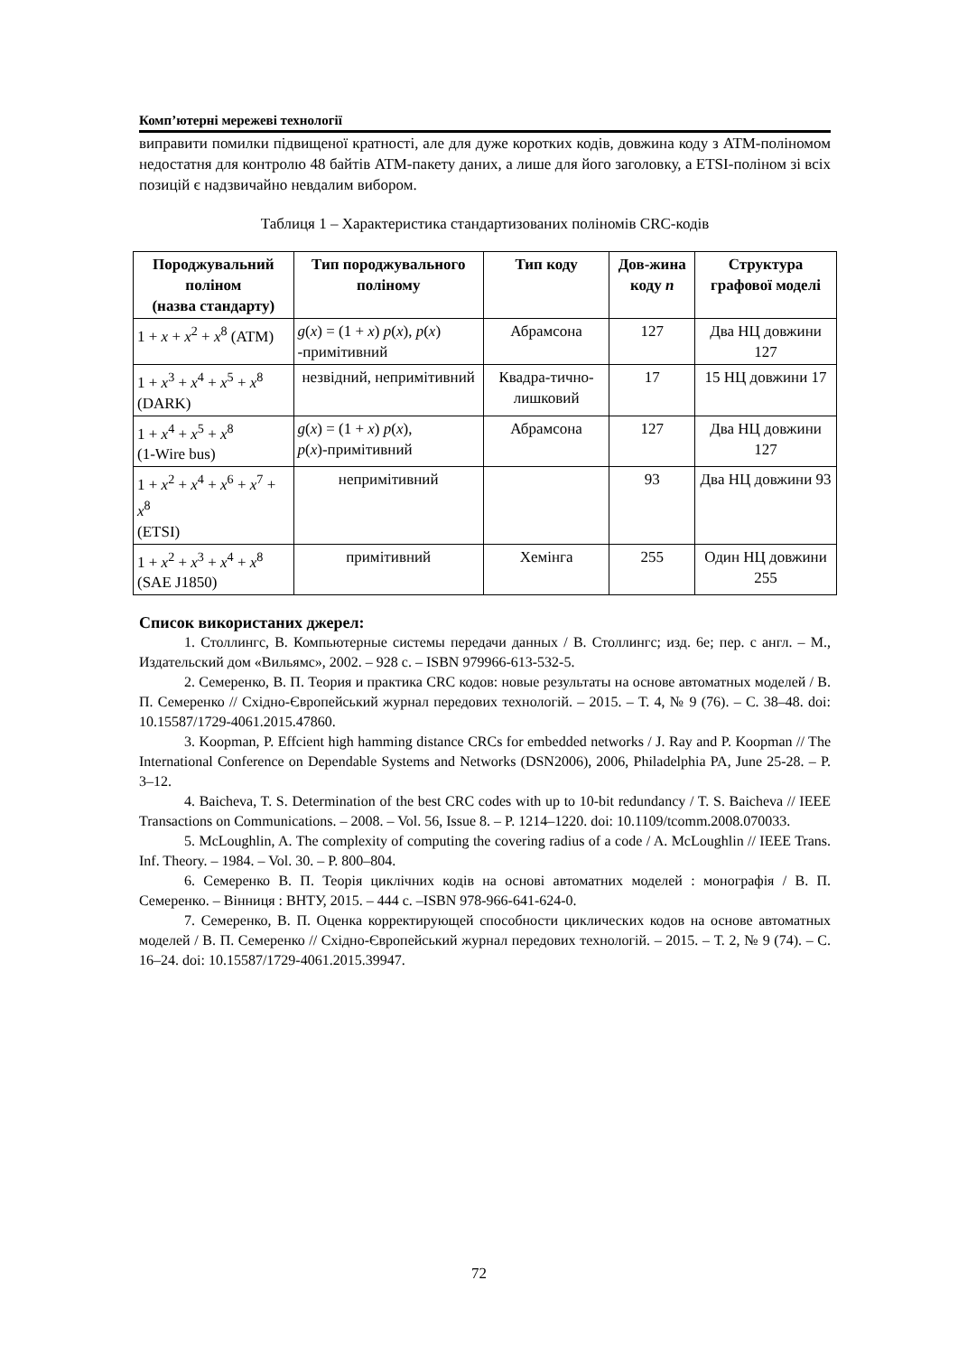Комп’ютерні мережеві технології
виправити помилки підвищеної кратності, але для дуже коротких кодів, довжина коду з АТМ-поліномом недостатня для контролю 48 байтів АТМ-пакету даних, а лише для його заголовку, а ETSI-поліном зі всіх позицій є надзвичайно невдалим вибором.
Таблиця 1 – Характеристика стандартизованих поліномів CRC-кодів
| Породжувальний поліном (назва стандарту) | Тип породжувального поліному | Тип коду | Дов-жина коду n | Структура графової моделі |
| --- | --- | --- | --- | --- |
| 1 + x + x<sup>2</sup> + x<sup>8</sup> (ATM) | g ( x ) = (1 + x ) p ( x ), p ( x ) -примітивний | Абрамсона | 127 | Два НЦ довжини 127 |
| 1 + x<sup>3</sup> + x<sup>4</sup> + x<sup>5</sup> + x<sup>8</sup> (DARK) | незвідний, непримітивний | Квадра-тично-лишковий | 17 | 15 НЦ довжини 17 |
| 1 + x<sup>4</sup> + x<sup>5</sup> + x<sup>8</sup> (1-Wire bus) | g ( x ) = (1 + x ) p ( x ), p ( x )-примітивний | Абрамсона | 127 | Два НЦ довжини 127 |
| 1 + x<sup>2</sup> + x<sup>4</sup> + x<sup>6</sup> + x<sup>7</sup> + x<sup>8</sup> (ETSI) | непримітивний | | 93 | Два НЦ довжини 93 |
| 1 + x<sup>2</sup> + x<sup>3</sup> + x<sup>4</sup> + x<sup>8</sup> (SAE J1850) | примітивний | Хемінга | 255 | Один НЦ довжини 255 |
Список використаних джерел:
1. Столлингс, В. Компьютерные системы передачи данных / В. Столлингс; изд. 6е; пер. с англ. – М., Издательский дом «Вильямс», 2002. – 928 с. – ISBN 979966-613-532-5.
2. Семеренко, В. П. Теория и практика CRC кодов: новые результаты на основе автоматных моделей / В. П. Семеренко // Східно-Європейський журнал передових технологій. – 2015. – Т. 4, № 9 (76). – С. 38–48. doi: 10.15587/1729-4061.2015.47860.
3. Koopman, P. Effcient high hamming distance CRCs for embedded networks / J. Ray and P. Koopman // The International Conference on Dependable Systems and Networks (DSN2006), 2006, Philadelphia PA, June 25-28. – P. 3–12.
4. Baicheva, T. S. Determination of the best CRC codes with up to 10-bit redundancy / T. S. Baicheva // IEEE Transactions on Communications. – 2008. – Vol. 56, Issue 8. – P. 1214–1220. doi: 10.1109/tcomm.2008.070033.
5. McLoughlin, A. The complexity of computing the covering radius of a code / A. McLoughlin // IEEE Trans. Inf. Theory. – 1984. – Vol. 30. – P. 800–804.
6. Семеренко В. П. Теорія циклічних кодів на основі автоматних моделей : монографія / В. П. Семеренко. – Вінниця : ВНТУ, 2015. – 444 с. –ISBN 978-966-641-624-0.
7. Семеренко, В. П. Оценка корректирующей способности циклических кодов на основе автоматных моделей / В. П. Семеренко // Східно-Європейський журнал передових технологій. – 2015. – Т. 2, № 9 (74). – С. 16–24. doi: 10.15587/1729-4061.2015.39947.
72